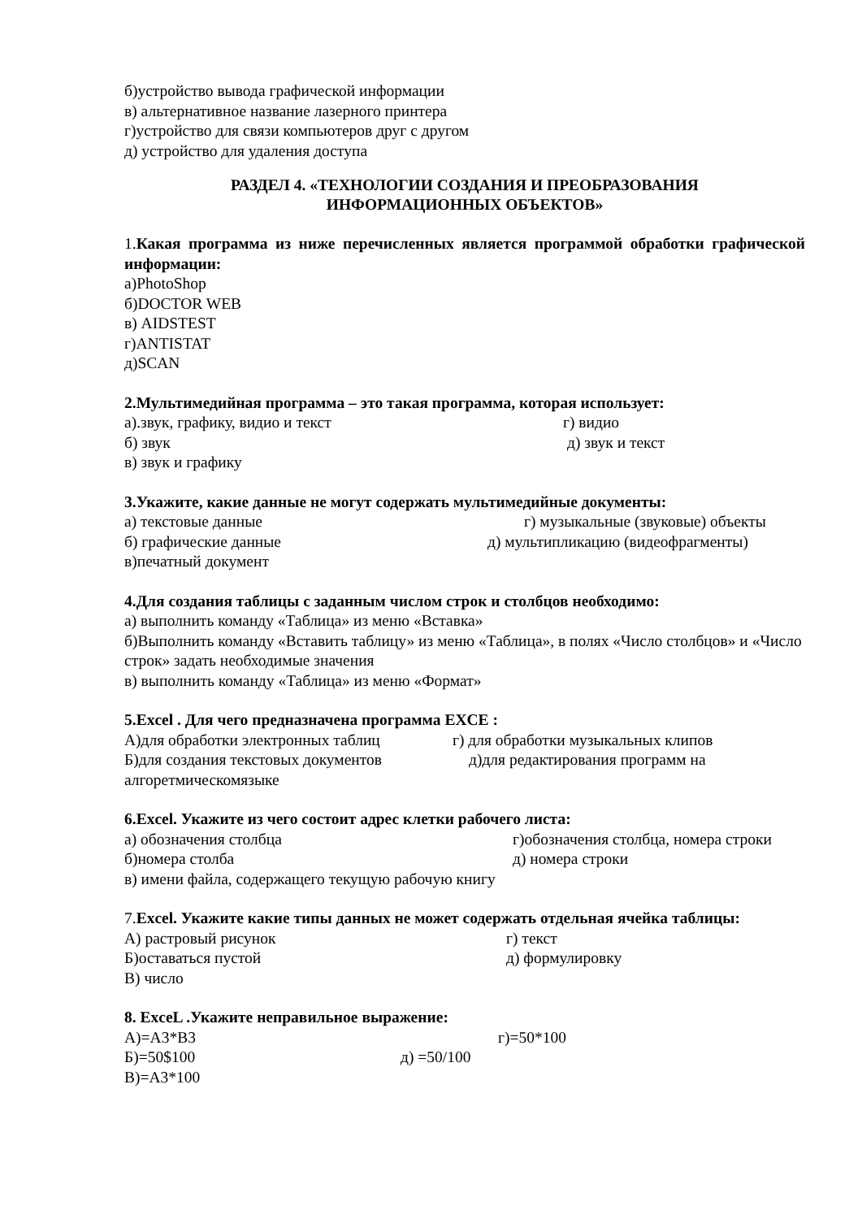б)устройство вывода графической информации
в) альтернативное название лазерного принтера
г)устройство для связи компьютеров друг с другом
д) устройство для удаления доступа
РАЗДЕЛ 4. «ТЕХНОЛОГИИ СОЗДАНИЯ И ПРЕОБРАЗОВАНИЯ
ИНФОРМАЦИОННЫХ ОБЪЕКТОВ»
1.Какая программа из ниже перечисленных является программой обработки графической информации:
а)PhotoShop
б)DOCTOR WEB
в) AIDSTEST
г)ANTISTAT
д)SCAN
2.Мультимедийная программа – это такая программа, которая использует:
а).звук, графику, видио и текст г) видио
б) звук д) звук и текст
в) звук и графику
3.Укажите, какие данные не могут содержать мультимедийные документы:
а) текстовые данные г) музыкальные (звуковые) объекты
б) графические данные д) мультипликацию (видеофрагменты)
в)печатный документ
4.Для создания таблицы с заданным числом строк и столбцов необходимо:
а) выполнить команду «Таблица» из меню «Вставка»
б)Выполнить команду «Вставить таблицу» из меню «Таблица», в полях «Число столбцов» и «Число строк» задать необходимые значения
в) выполнить команду «Таблица» из меню «Формат»
5.Excel . Для чего предназначена программа EXCE :
А)для обработки электронных таблиц г) для обработки музыкальных клипов
Б)для создания текстовых документов д)для редактирования программ на
алгоретмическомязыке
6.Excel. Укажите из чего состоит адрес клетки рабочего листа:
а) обозначения столбца г)обозначения столбца, номера строки
б)номера столба д) номера строки
в) имени файла, содержащего текущую рабочую книгу
7.Excel. Укажите какие типы данных не может содержать отдельная ячейка таблицы:
А) растровый рисунок г) текст
Б)оставаться пустой д) формулировку
В) число
8. ExceL .Укажите неправильное выражение:
А)=А3*В3 г)=50*100
Б)=50$100 д) =50/100
В)=А3*100